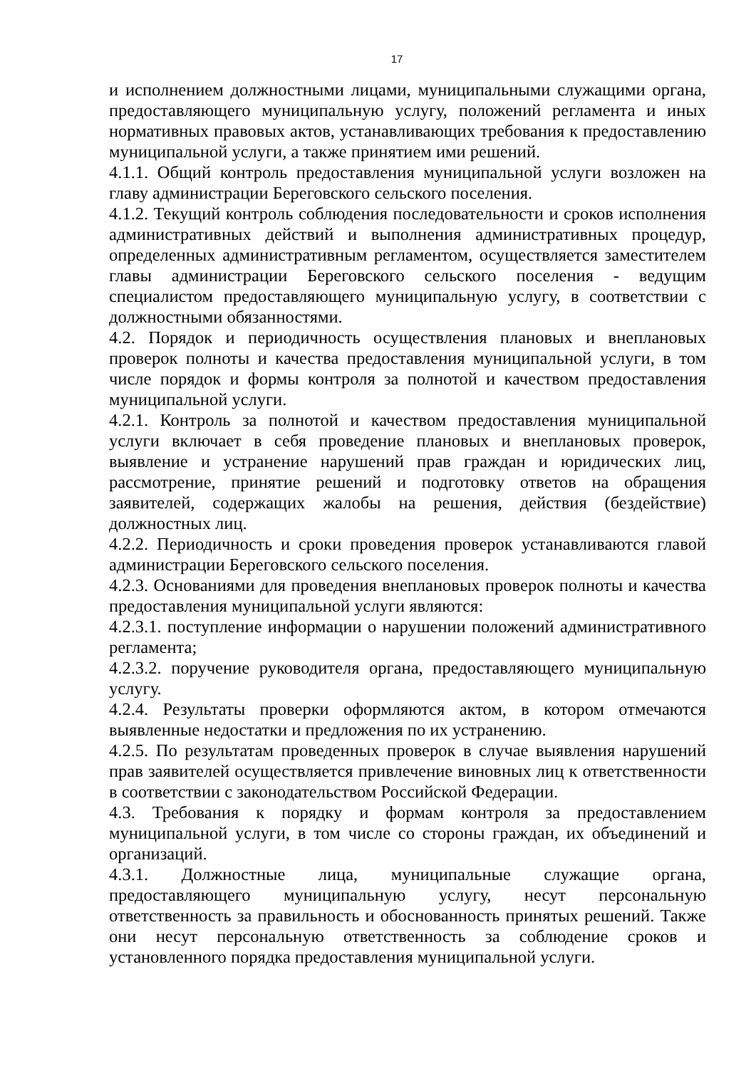17
и исполнением должностными лицами, муниципальными служащими органа, предоставляющего муниципальную услугу, положений регламента и иных нормативных правовых актов, устанавливающих требования к предоставлению муниципальной услуги, а также принятием ими решений.
4.1.1. Общий контроль предоставления муниципальной услуги возложен на главу администрации Береговского сельского поселения.
4.1.2. Текущий контроль соблюдения последовательности и сроков исполнения административных действий и выполнения административных процедур, определенных административным регламентом, осуществляется заместителем главы администрации Береговского сельского поселения - ведущим специалистом предоставляющего муниципальную услугу, в соответствии с должностными обязанностями.
4.2. Порядок и периодичность осуществления плановых и внеплановых проверок полноты и качества предоставления муниципальной услуги, в том числе порядок и формы контроля за полнотой и качеством предоставления муниципальной услуги.
4.2.1. Контроль за полнотой и качеством предоставления муниципальной услуги включает в себя проведение плановых и внеплановых проверок, выявление и устранение нарушений прав граждан и юридических лиц, рассмотрение, принятие решений и подготовку ответов на обращения заявителей, содержащих жалобы на решения, действия (бездействие) должностных лиц.
4.2.2. Периодичность и сроки проведения проверок устанавливаются главой администрации Береговского сельского поселения.
4.2.3. Основаниями для проведения внеплановых проверок полноты и качества предоставления муниципальной услуги являются:
4.2.3.1. поступление информации о нарушении положений административного регламента;
4.2.3.2. поручение руководителя органа, предоставляющего муниципальную услугу.
4.2.4. Результаты проверки оформляются актом, в котором отмечаются выявленные недостатки и предложения по их устранению.
4.2.5. По результатам проведенных проверок в случае выявления нарушений прав заявителей осуществляется привлечение виновных лиц к ответственности в соответствии с законодательством Российской Федерации.
4.3. Требования к порядку и формам контроля за предоставлением муниципальной услуги, в том числе со стороны граждан, их объединений и организаций.
4.3.1. Должностные лица, муниципальные служащие органа, предоставляющего муниципальную услугу, несут персональную ответственность за правильность и обоснованность принятых решений. Также они несут персональную ответственность за соблюдение сроков и установленного порядка предоставления муниципальной услуги.